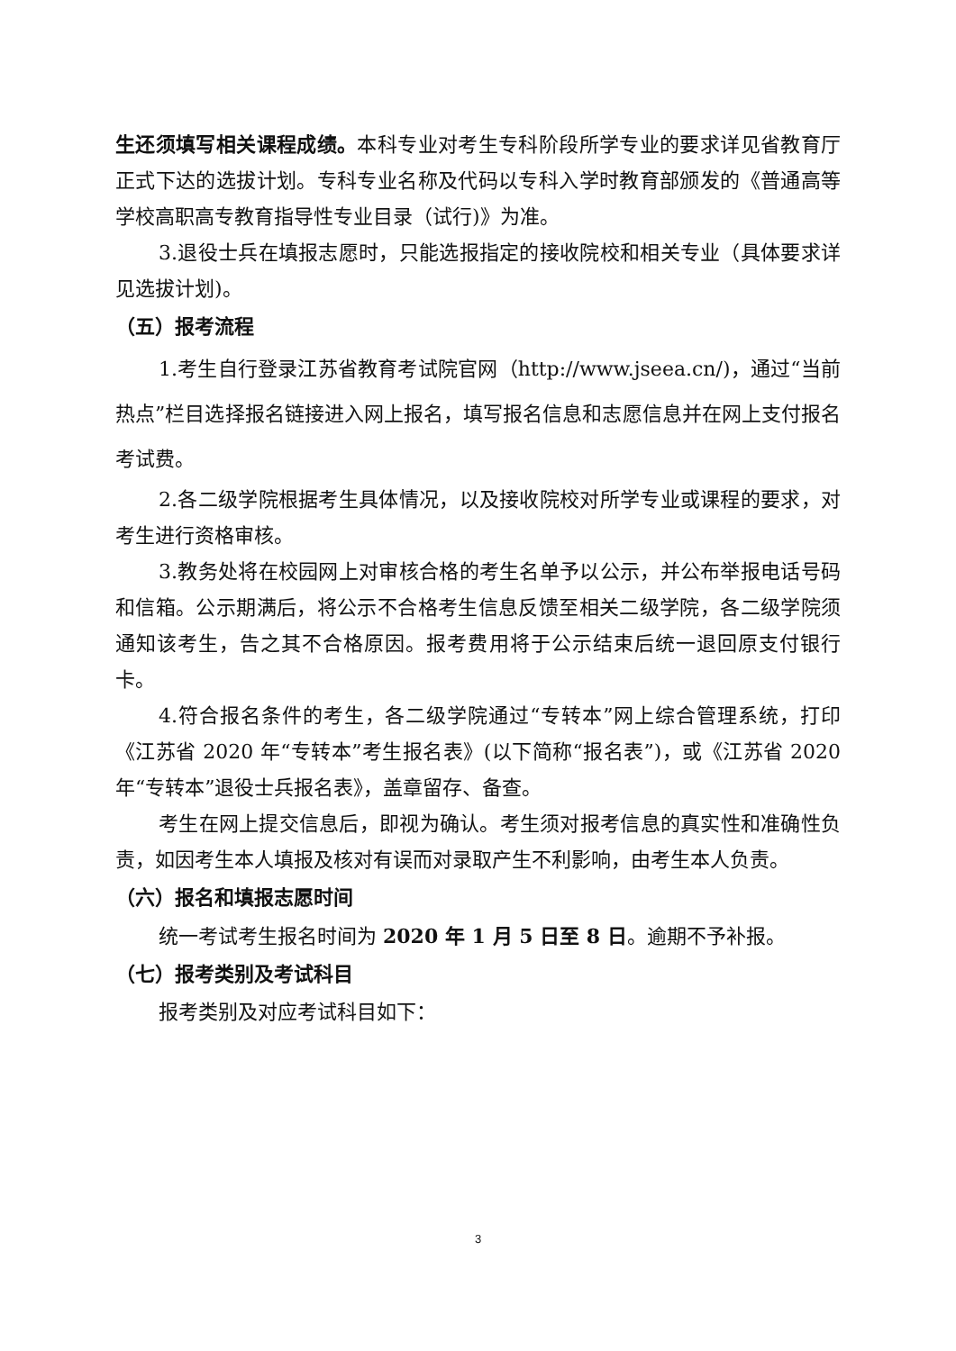生还须填写相关课程成绩。本科专业对考生专科阶段所学专业的要求详见省教育厅正式下达的选拔计划。专科专业名称及代码以专科入学时教育部颁发的《普通高等学校高职高专教育指导性专业目录（试行)》为准。
3.退役士兵在填报志愿时，只能选报指定的接收院校和相关专业（具体要求详见选拔计划)。
（五）报考流程
1.考生自行登录江苏省教育考试院官网（http://www.jseea.cn/)，通过“当前热点”栏目选择报名链接进入网上报名，填写报名信息和志愿信息并在网上支付报名考试费。
2.各二级学院根据考生具体情况，以及接收院校对所学专业或课程的要求，对考生进行资格审核。
3.教务处将在校园网上对审核合格的考生名单予以公示，并公布举报电话号码和信箱。公示期满后，将公示不合格考生信息反馈至相关二级学院，各二级学院须通知该考生，告之其不合格原因。报考费用将于公示结束后统一退回原支付银行卡。
4.符合报名条件的考生，各二级学院通过“专转本”网上综合管理系统，打印《江苏省 2020 年“专转本”考生报名表》(以下简称“报名表”)，或《江苏省 2020 年“专转本”退役士兵报名表》，盖章留存、备查。
考生在网上提交信息后，即视为确认。考生须对报考信息的真实性和准确性负责，如因考生本人填报及核对有误而对录取产生不利影响，由考生本人负责。
（六）报名和填报志愿时间
统一考试考生报名时间为 2020 年 1 月 5 日至 8 日。逾期不予补报。
（七）报考类别及考试科目
报考类别及对应考试科目如下：
3